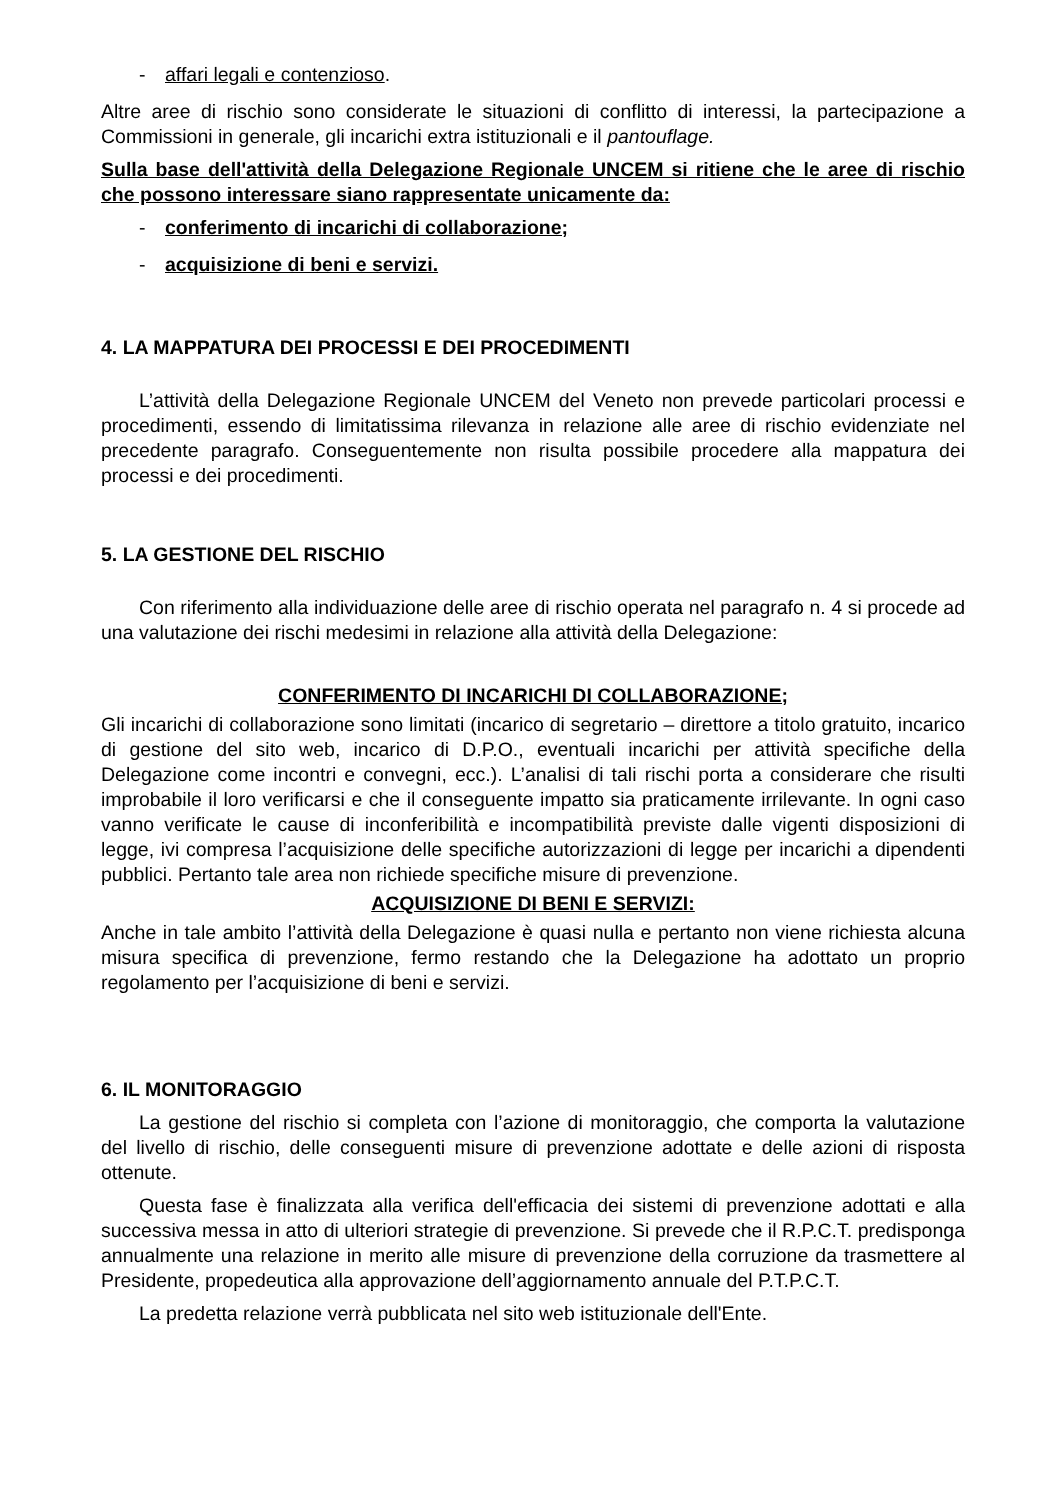- affari legali e contenzioso.
Altre aree di rischio sono considerate le situazioni di conflitto di interessi, la partecipazione a Commissioni in generale, gli incarichi extra istituzionali e il pantouflage.
Sulla base dell'attività della Delegazione Regionale UNCEM si ritiene che le aree di rischio che possono interessare siano rappresentate unicamente da:
- conferimento di incarichi di collaborazione;
- acquisizione di beni e servizi.
4. LA MAPPATURA DEI PROCESSI E DEI PROCEDIMENTI
L’attività della Delegazione Regionale UNCEM del Veneto non prevede particolari processi e procedimenti, essendo di limitatissima rilevanza in relazione alle aree di rischio evidenziate nel precedente paragrafo. Conseguentemente non risulta possibile procedere alla mappatura dei processi e dei procedimenti.
5. LA GESTIONE DEL RISCHIO
Con riferimento alla individuazione delle aree di rischio operata nel paragrafo n. 4 si procede ad una valutazione dei rischi medesimi in relazione alla attività della Delegazione:
CONFERIMENTO DI INCARICHI DI COLLABORAZIONE;
Gli incarichi di collaborazione sono limitati (incarico di segretario – direttore a titolo gratuito, incarico di gestione del sito web, incarico di D.P.O., eventuali incarichi per attività specifiche della Delegazione come incontri e convegni, ecc.). L’analisi di tali rischi porta a considerare che risulti improbabile il loro verificarsi e che il conseguente impatto sia praticamente irrilevante. In ogni caso vanno verificate le cause di inconferibilità e incompatibilità previste dalle vigenti disposizioni di legge, ivi compresa l’acquisizione delle specifiche autorizzazioni di legge per incarichi a dipendenti pubblici. Pertanto tale area non richiede specifiche misure di prevenzione.
ACQUISIZIONE DI BENI E SERVIZI:
Anche in tale ambito l’attività della Delegazione è quasi nulla e pertanto non viene richiesta alcuna misura specifica di prevenzione, fermo restando che la Delegazione ha adottato un proprio regolamento per l’acquisizione di beni e servizi.
6. IL MONITORAGGIO
La gestione del rischio si completa con l’azione di monitoraggio, che comporta la valutazione del livello di rischio, delle conseguenti misure di prevenzione adottate e delle azioni di risposta ottenute.
Questa fase è finalizzata alla verifica dell'efficacia dei sistemi di prevenzione adottati e alla successiva messa in atto di ulteriori strategie di prevenzione. Si prevede che il R.P.C.T. predisponga annualmente una relazione in merito alle misure di prevenzione della corruzione da trasmettere al Presidente, propedeutica alla approvazione dell’aggiornamento annuale del P.T.P.C.T.
La predetta relazione verrà pubblicata nel sito web istituzionale dell'Ente.